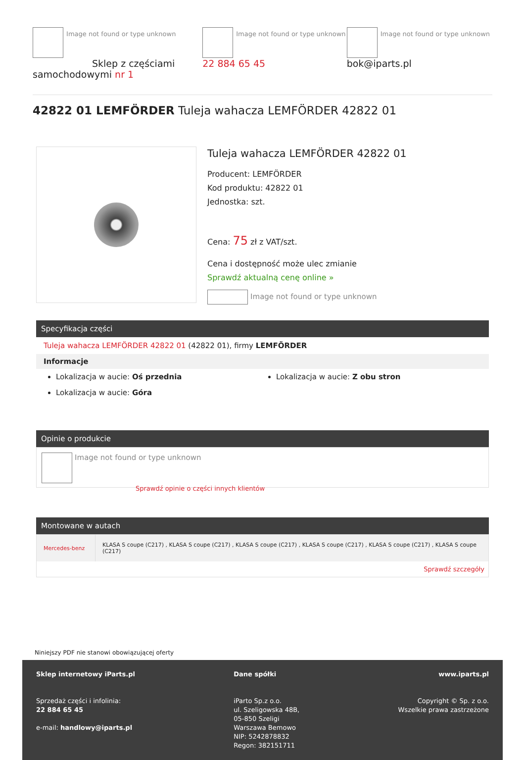Image not found or type unknown
Sklep z częściami samochodowymi nr 1
Image not found or type unknown 22 884 65 45
Image not found or type unknown bok@iparts.pl
42822 01 LEMFÖRDER Tuleja wahacza LEMFÖRDER 42822 01
Tuleja wahacza LEMFÖRDER 42822 01
Producent: LEMFÖRDER
Kod produktu: 42822 01
Jednostka: szt.
Cena: 75 zł z VAT/szt.
Cena i dostępność może ulec zmianie
Sprawdź aktualną cenę online »
Image not found or type unknown
Specyfikacja części
Tuleja wahacza LEMFÖRDER 42822 01 (42822 01), firmy LEMFÖRDER
Informacje
Lokalizacja w aucie: Oś przednia
Lokalizacja w aucie: Góra
Lokalizacja w aucie: Z obu stron
Opinie o produkcie
Image not found or type unknown
Sprawdź opinie o części innych klientów
Montowane w autach
| Mercedes-benz | KLASA S coupe (C217) , KLASA S coupe (C217) , KLASA S coupe (C217) , KLASA S coupe (C217) , KLASA S coupe (C217) , KLASA S coupe (C217) |
| Sprawdź szczegóły | |
Niniejszy PDF nie stanowi obowiązującej oferty
Sklep internetowy iParts.pl
Sprzedaż części i infolinia:
22 884 65 45
e-mail: handlowy@iparts.pl
Dane spółki
iParto Sp.z o.o.
ul. Szeligowska 48B,
05-850 Szeligi
Warszawa Bemowo
NIP: 5242878832
Regon: 382151711
www.iparts.pl
Copyright © Sp. z o.o.
Wszelkie prawa zastrzeżone